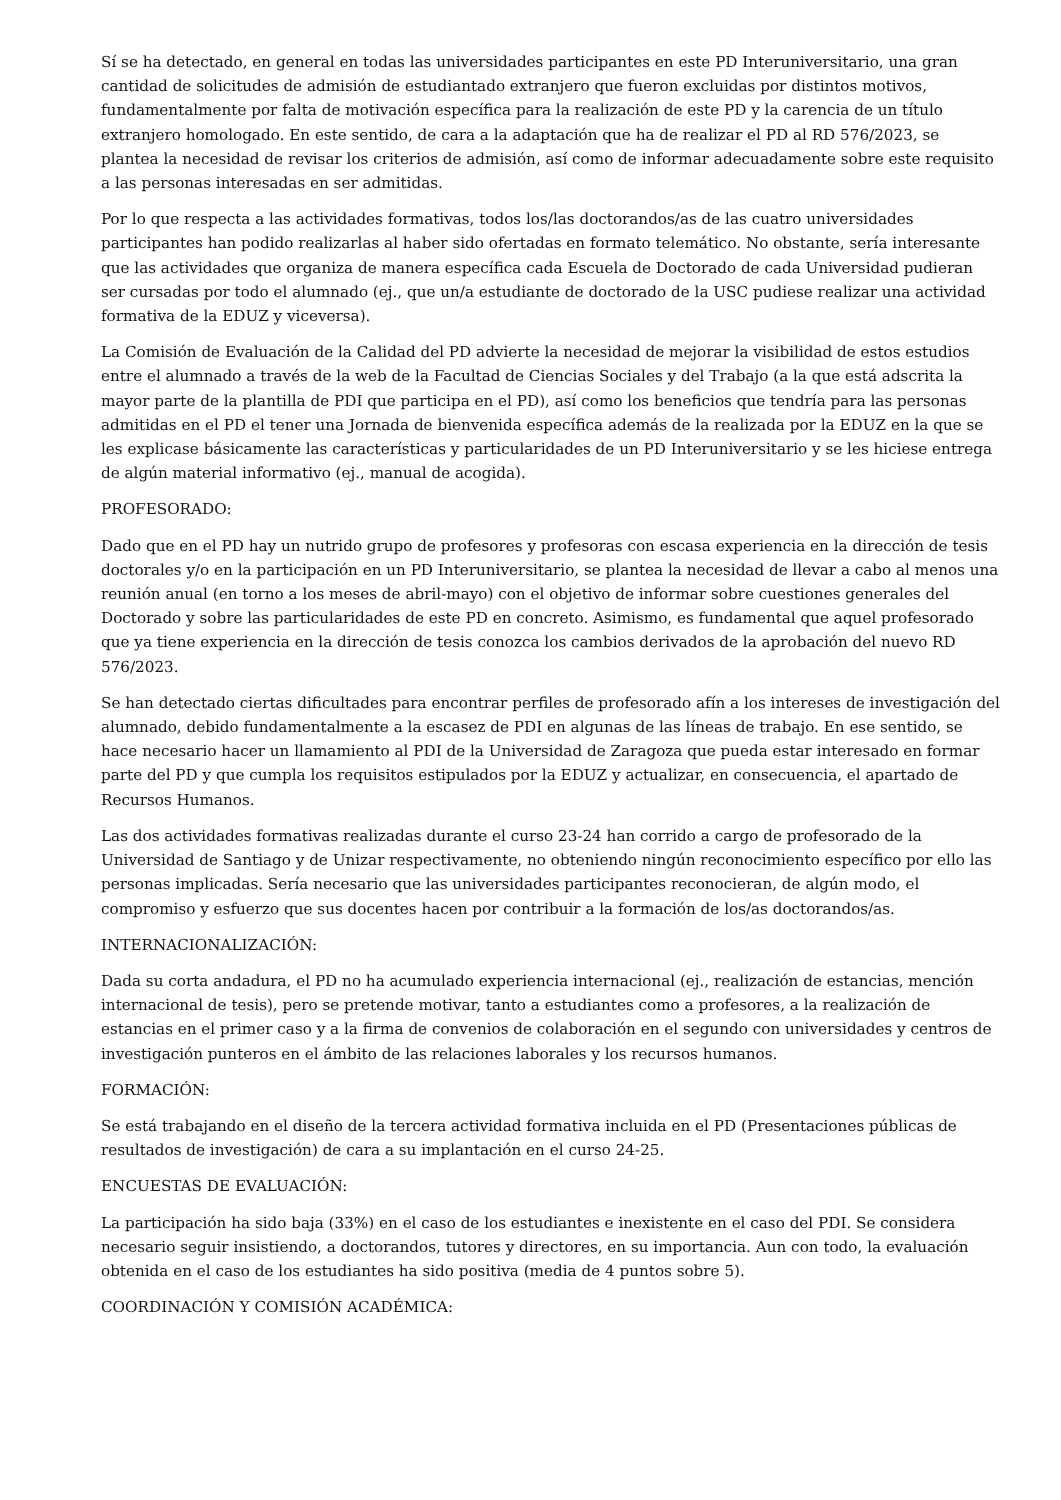Sí se ha detectado, en general en todas las universidades participantes en este PD Interuniversitario, una gran cantidad de solicitudes de admisión de estudiantado extranjero que fueron excluidas por distintos motivos, fundamentalmente por falta de motivación específica para la realización de este PD y la carencia de un título extranjero homologado. En este sentido, de cara a la adaptación que ha de realizar el PD al RD 576/2023, se plantea la necesidad de revisar los criterios de admisión, así como de informar adecuadamente sobre este requisito a las personas interesadas en ser admitidas.
Por lo que respecta a las actividades formativas, todos los/las doctorandos/as de las cuatro universidades participantes han podido realizarlas al haber sido ofertadas en formato telemático. No obstante, sería interesante que las actividades que organiza de manera específica cada Escuela de Doctorado de cada Universidad pudieran ser cursadas por todo el alumnado (ej., que un/a estudiante de doctorado de la USC pudiese realizar una actividad formativa de la EDUZ y viceversa).
La Comisión de Evaluación de la Calidad del PD advierte la necesidad de mejorar la visibilidad de estos estudios entre el alumnado a través de la web de la Facultad de Ciencias Sociales y del Trabajo (a la que está adscrita la mayor parte de la plantilla de PDI que participa en el PD), así como los beneficios que tendría para las personas admitidas en el PD el tener una Jornada de bienvenida específica además de la realizada por la EDUZ en la que se les explicase básicamente las características y particularidades de un PD Interuniversitario y se les hiciese entrega de algún material informativo (ej., manual de acogida).
PROFESORADO:
Dado que en el PD hay un nutrido grupo de profesores y profesoras con escasa experiencia en la dirección de tesis doctorales y/o en la participación en un PD Interuniversitario, se plantea la necesidad de llevar a cabo al menos una reunión anual (en torno a los meses de abril-mayo) con el objetivo de informar sobre cuestiones generales del Doctorado y sobre las particularidades de este PD en concreto. Asimismo, es fundamental que aquel profesorado que ya tiene experiencia en la dirección de tesis conozca los cambios derivados de la aprobación del nuevo RD 576/2023.
Se han detectado ciertas dificultades para encontrar perfiles de profesorado afín a los intereses de investigación del alumnado, debido fundamentalmente a la escasez de PDI en algunas de las líneas de trabajo. En ese sentido, se hace necesario hacer un llamamiento al PDI de la Universidad de Zaragoza que pueda estar interesado en formar parte del PD y que cumpla los requisitos estipulados por la EDUZ y actualizar, en consecuencia, el apartado de Recursos Humanos.
Las dos actividades formativas realizadas durante el curso 23-24 han corrido a cargo de profesorado de la Universidad de Santiago y de Unizar respectivamente, no obteniendo ningún reconocimiento específico por ello las personas implicadas. Sería necesario que las universidades participantes reconocieran, de algún modo, el compromiso y esfuerzo que sus docentes hacen por contribuir a la formación de los/as doctorandos/as.
INTERNACIONALIZACIÓN:
Dada su corta andadura, el PD no ha acumulado experiencia internacional (ej., realización de estancias, mención internacional de tesis), pero se pretende motivar, tanto a estudiantes como a profesores, a la realización de estancias en el primer caso y a la firma de convenios de colaboración en el segundo con universidades y centros de investigación punteros en el ámbito de las relaciones laborales y los recursos humanos.
FORMACIÓN:
Se está trabajando en el diseño de la tercera actividad formativa incluida en el PD (Presentaciones públicas de resultados de investigación) de cara a su implantación en el curso 24-25.
ENCUESTAS DE EVALUACIÓN:
La participación ha sido baja (33%) en el caso de los estudiantes e inexistente en el caso del PDI. Se considera necesario seguir insistiendo, a doctorandos, tutores y directores, en su importancia. Aun con todo, la evaluación obtenida en el caso de los estudiantes ha sido positiva (media de 4 puntos sobre 5).
COORDINACIÓN Y COMISIÓN ACADÉMICA: